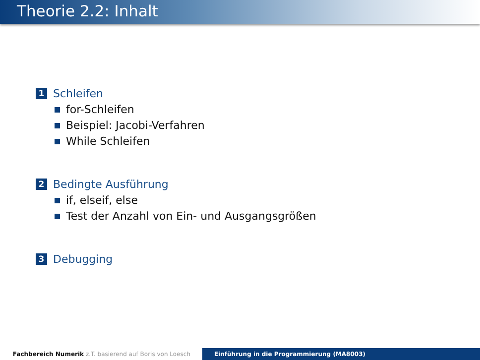Theorie 2.2: Inhalt
1 Schleifen
for-Schleifen
Beispiel: Jacobi-Verfahren
While Schleifen
2 Bedingte Ausführung
if, elseif, else
Test der Anzahl von Ein- und Ausgangsgrößen
3 Debugging
Fachbereich Numerik z.T. basierend auf Boris von Loesch
Einführung in die Programmierung (MA8003)